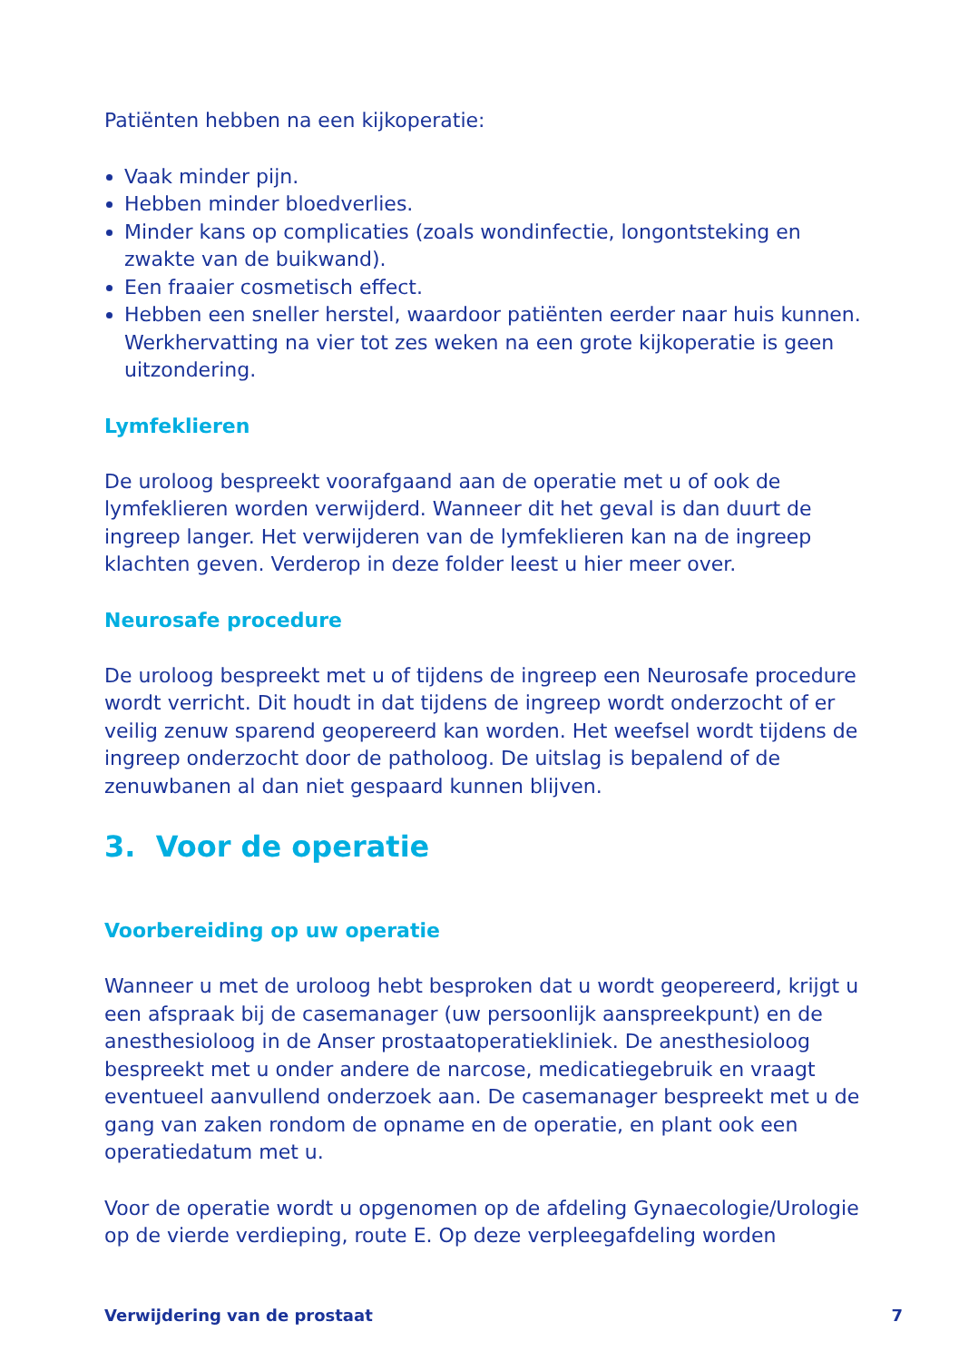Patiënten hebben na een kijkoperatie:
Vaak minder pijn.
Hebben minder bloedverlies.
Minder kans op complicaties (zoals wondinfectie, longontsteking en zwakte van de buikwand).
Een fraaier cosmetisch effect.
Hebben een sneller herstel, waardoor patiënten eerder naar huis kunnen. Werkhervatting na vier tot zes weken na een grote kijkoperatie is geen uitzondering.
Lymfeklieren
De uroloog bespreekt voorafgaand aan de operatie met u of ook de lymfeklieren worden verwijderd. Wanneer dit het geval is dan duurt de ingreep langer. Het verwijderen van de lymfeklieren kan na de ingreep klachten geven. Verderop in deze folder leest u hier meer over.
Neurosafe procedure
De uroloog bespreekt met u of tijdens de ingreep een Neurosafe procedure wordt verricht. Dit houdt in dat tijdens de ingreep wordt onderzocht of er veilig zenuw sparend geopereerd kan worden. Het weefsel wordt tijdens de ingreep onderzocht door de patholoog. De uitslag is bepalend of de zenuwbanen al dan niet gespaard kunnen blijven.
3. Voor de operatie
Voorbereiding op uw operatie
Wanneer u met de uroloog hebt besproken dat u wordt geopereerd, krijgt u een afspraak bij de casemanager (uw persoonlijk aanspreekpunt) en de anesthesioloog in de Anser prostaatoperatiekliniek. De anesthesioloog bespreekt met u onder andere de narcose, medicatiegebruik en vraagt eventueel aanvullend onderzoek aan. De casemanager bespreekt met u de gang van zaken rondom de opname en de operatie, en plant ook een operatiedatum met u.
Voor de operatie wordt u opgenomen op de afdeling Gynaecologie/Urologie op de vierde verdieping, route E. Op deze verpleegafdeling worden
Verwijdering van de prostaat 7